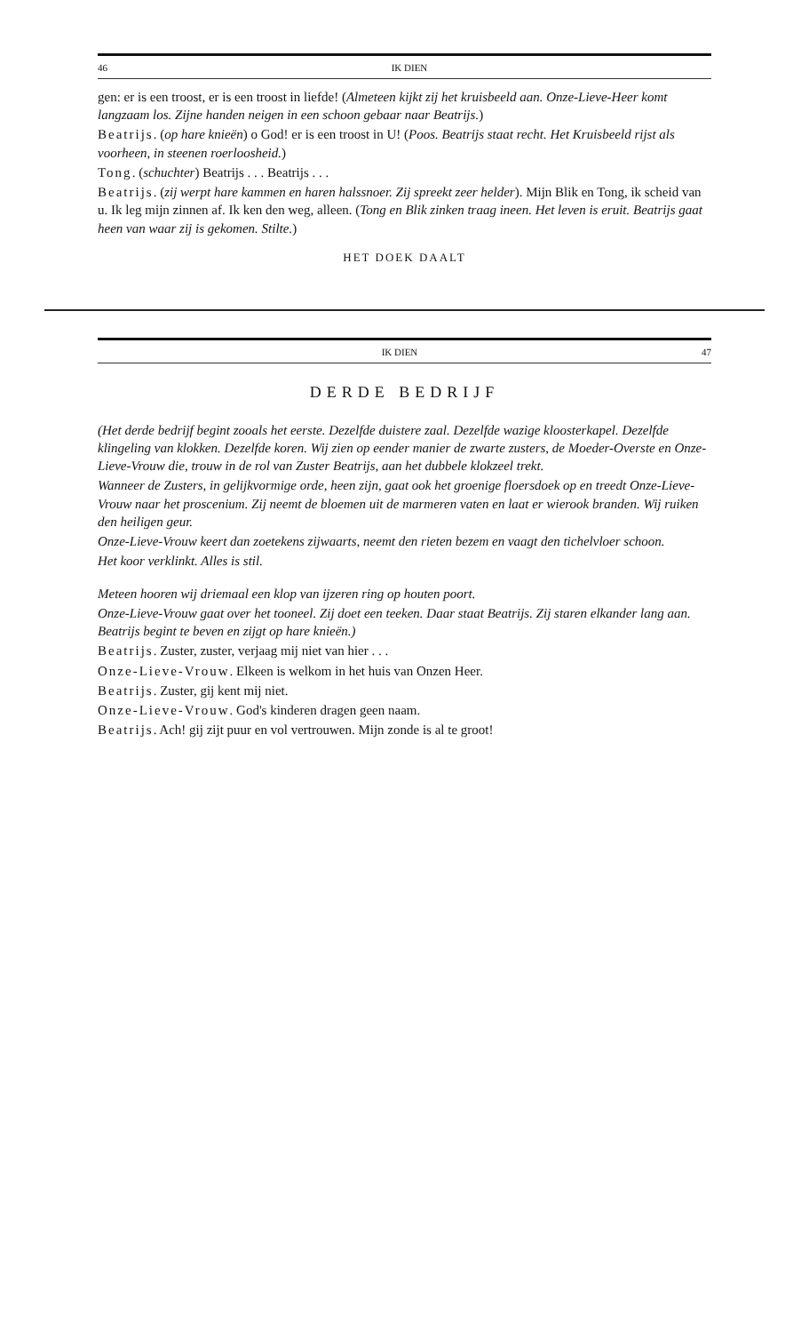46 IK DIEN
gen: er is een troost, er is een troost in liefde! (Almeteen kijkt zij het kruisbeeld aan. Onze-Lieve-Heer komt langzaam los. Zijne handen neigen in een schoon gebaar naar Beatrijs.)
Beatrijs. (op hare knieën) o God! er is een troost in U! (Poos. Beatrijs staat recht. Het Kruisbeeld rijst als voorheen, in steenen roerloosheid.)
Tong. (schuchter) Beatrijs . . . Beatrijs . . .
Beatrijs. (zij werpt hare kammen en haren halssnoer. Zij spreekt zeer helder). Mijn Blik en Tong, ik scheid van u. Ik leg mijn zinnen af. Ik ken den weg, alleen. (Tong en Blik zinken traag ineen. Het leven is eruit. Beatrijs gaat heen van waar zij is gekomen. Stilte.)
HET DOEK DAALT
IK DIEN 47
DERDE BEDRIJF
(Het derde bedrijf begint zooals het eerste. Dezelfde duistere zaal. Dezelfde wazige kloosterkapel. Dezelfde klingeling van klokken. Dezelfde koren. Wij zien op eender manier de zwarte zusters, de Moeder-Overste en Onze-Lieve-Vrouw die, trouw in de rol van Zuster Beatrijs, aan het dubbele klokzeel trekt.
Wanneer de Zusters, in gelijkvormige orde, heen zijn, gaat ook het groenige floersdoek op en treedt Onze-Lieve-Vrouw naar het proscenium. Zij neemt de bloemen uit de marmeren vaten en laat er wierook branden. Wij ruiken den heiligen geur.
Onze-Lieve-Vrouw keert dan zoetekens zijwaarts, neemt den rieten bezem en vaagt den tichelvloer schoon.
Het koor verklinkt. Alles is stil.
Meteen hooren wij driemaal een klop van ijzeren ring op houten poort.
Onze-Lieve-Vrouw gaat over het tooneel. Zij doet een teeken. Daar staat Beatrijs. Zij staren elkander lang aan. Beatrijs begint te beven en zijgt op hare knieën.)
Beatrijs. Zuster, zuster, verjaag mij niet van hier . . .
Onze-Lieve-Vrouw. Elkeen is welkom in het huis van Onzen Heer.
Beatrijs. Zuster, gij kent mij niet.
Onze-Lieve-Vrouw. God's kinderen dragen geen naam.
Beatrijs. Ach! gij zijt puur en vol vertrouwen. Mijn zonde is al te groot!